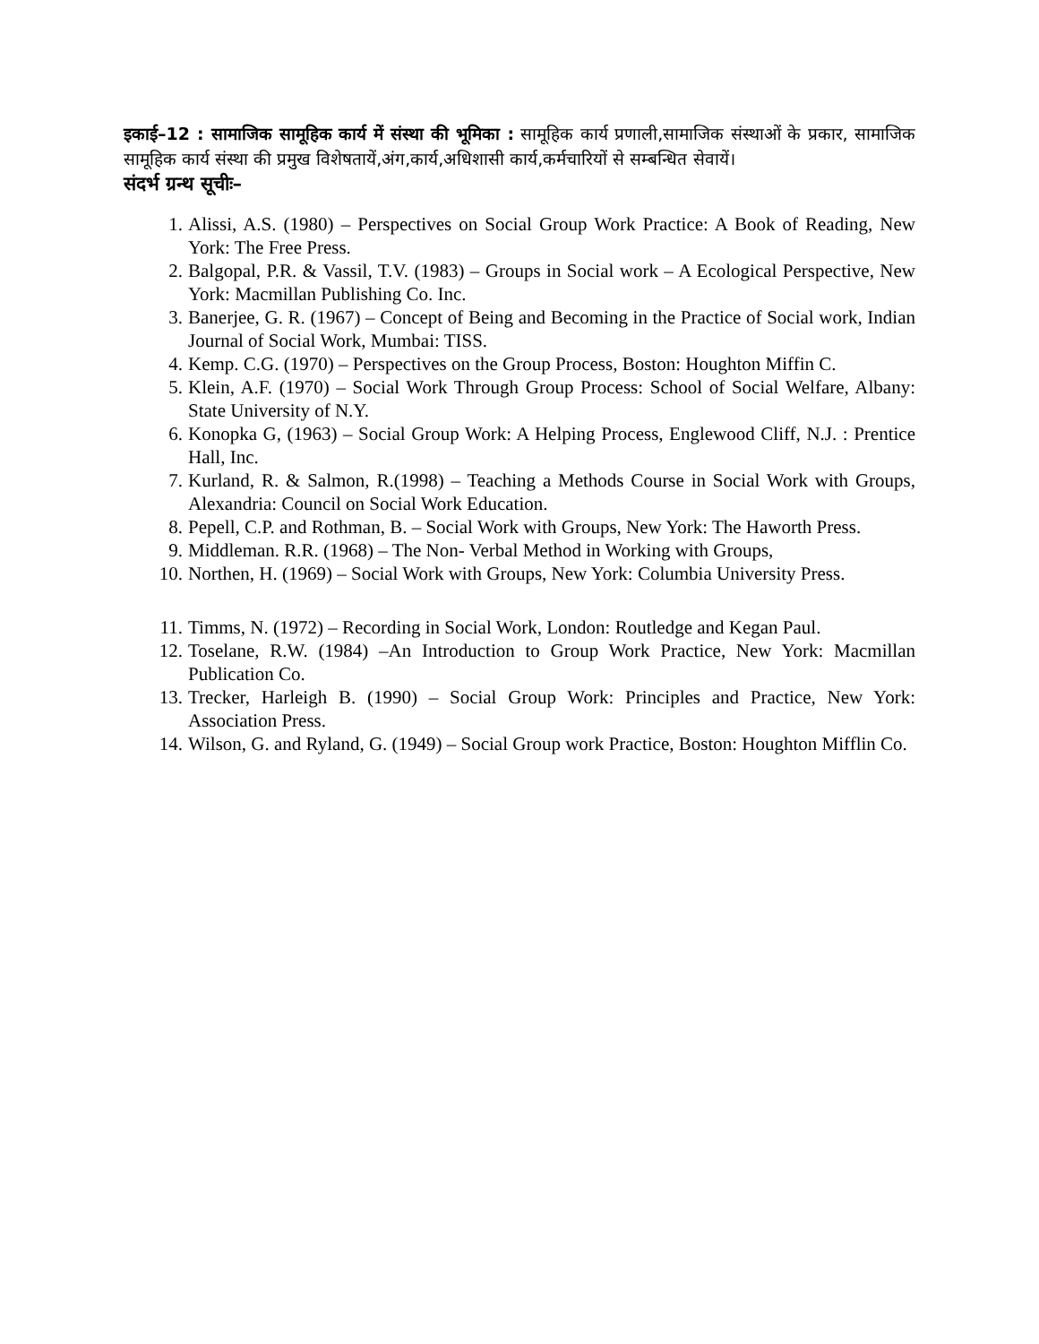इकाई–12 : सामाजिक सामूहिक कार्य में संस्था की भूमिका : सामूहिक कार्य प्रणाली,सामाजिक संस्थाओं के प्रकार, सामाजिक सामूहिक कार्य संस्था की प्रमुख विशेषतायें,अंग,कार्य,अधिशासी कार्य,कर्मचारियों से सम्बन्धित सेवायें।
संदर्भ ग्रन्थ सूचीः–
1. Alissi, A.S. (1980) – Perspectives on Social Group Work Practice: A Book of Reading, New York: The Free Press.
2. Balgopal, P.R. & Vassil, T.V. (1983) – Groups in Social work – A Ecological Perspective, New York: Macmillan Publishing Co. Inc.
3. Banerjee, G. R. (1967) – Concept of Being and Becoming in the Practice of Social work, Indian Journal of Social Work, Mumbai: TISS.
4. Kemp. C.G. (1970) – Perspectives on the Group Process, Boston: Houghton Miffin C.
5. Klein, A.F. (1970) – Social Work Through Group Process: School of Social Welfare, Albany: State University of N.Y.
6. Konopka G, (1963) – Social Group Work: A Helping Process, Englewood Cliff, N.J. : Prentice Hall, Inc.
7. Kurland, R. & Salmon, R.(1998) – Teaching a Methods Course in Social Work with Groups, Alexandria: Council on Social Work Education.
8. Pepell, C.P. and Rothman, B. – Social Work with Groups, New York: The Haworth Press.
9. Middleman. R.R. (1968) – The Non- Verbal Method in Working with Groups,
10. Northen, H. (1969) – Social Work with Groups, New York: Columbia University Press.
11. Timms, N. (1972) – Recording in Social Work, London: Routledge and Kegan Paul.
12. Toselane, R.W. (1984) –An Introduction to Group Work Practice, New York: Macmillan Publication Co.
13. Trecker, Harleigh B. (1990) – Social Group Work: Principles and Practice, New York: Association Press.
14. Wilson, G. and Ryland, G. (1949) – Social Group work Practice, Boston: Houghton Mifflin Co.